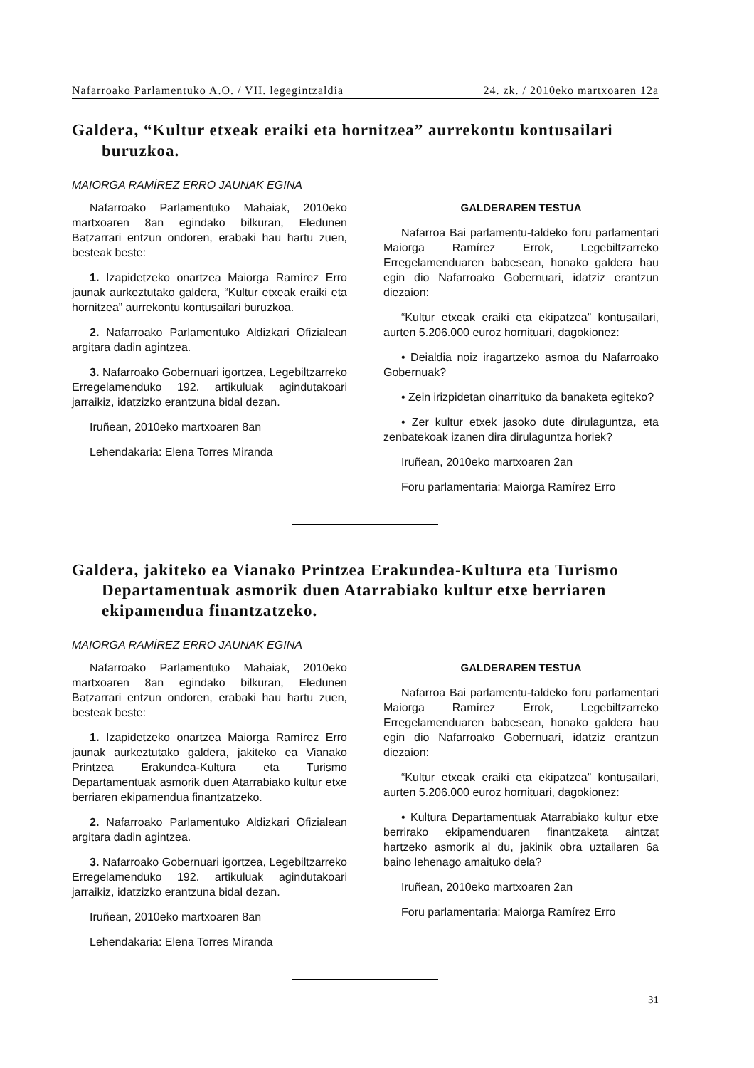Nafarroako Parlamentuko A.O. / VII. legegintzaldia 24. zk. / 2010eko martxoaren 12a
Galdera, “Kultur etxeak eraiki eta hornitzea” aurrekontu kontusailari buruzkoa.
MAIORGA RAMÍREZ ERRO JAUNAK EGINA
Nafarroako Parlamentuko Mahaiak, 2010eko martxoaren 8an egindako bilkuran, Eledunen Batzarrari entzun ondoren, erabaki hau hartu zuen, besteak beste:
1. Izapidetzeko onartzea Maiorga Ramírez Erro jaunak aurkeztutako galdera, “Kultur etxeak eraiki eta hornitzea” aurrekontu kontusailari buruzkoa.
2. Nafarroako Parlamentuko Aldizkari Ofizialean argitara dadin agintzea.
3. Nafarroako Gobernuari igortzea, Legebiltzarreko Erregelamenduko 192. artikuluak agindutakoari jarraikiz, idatzizko erantzuna bidal dezan.
Iruñean, 2010eko martxoaren 8an
Lehendakaria: Elena Torres Miranda
GALDERAREN TESTUA
Nafarroa Bai parlamentu-taldeko foru parlamentari Maiorga Ramírez Errok, Legebiltzarreko Erregelamenduaren babesean, honako galdera hau egin dio Nafarroako Gobernuari, idatziz erantzun diezaion:
“Kultur etxeak eraiki eta ekipatzea” kontusailari, aurten 5.206.000 euroz hornituari, dagokionez:
• Deialdia noiz iragartzeko asmoa du Nafarroako Gobernuak?
• Zein irizpidetan oinarrituko da banaketa egiteko?
• Zer kultur etxek jasoko dute dirulaguntza, eta zenbatekoak izanen dira dirulaguntza horiek?
Iruñean, 2010eko martxoaren 2an
Foru parlamentaria: Maiorga Ramírez Erro
Galdera, jakiteko ea Vianako Printzea Erakundea-Kultura eta Turismo Departamentuak asmorik duen Atarrabiako kultur etxe berriaren ekipamendua finantzatzeko.
MAIORGA RAMÍREZ ERRO JAUNAK EGINA
Nafarroako Parlamentuko Mahaiak, 2010eko martxoaren 8an egindako bilkuran, Eledunen Batzarrari entzun ondoren, erabaki hau hartu zuen, besteak beste:
1. Izapidetzeko onartzea Maiorga Ramírez Erro jaunak aurkeztutako galdera, jakiteko ea Vianako Printzea Erakundea-Kultura eta Turismo Departamentuak asmorik duen Atarrabiako kultur etxe berriaren ekipamendua finantzatzeko.
2. Nafarroako Parlamentuko Aldizkari Ofizialean argitara dadin agintzea.
3. Nafarroako Gobernuari igortzea, Legebiltzarreko Erregelamenduko 192. artikuluak agindutakoari jarraikiz, idatzizko erantzuna bidal dezan.
Iruñean, 2010eko martxoaren 8an
Lehendakaria: Elena Torres Miranda
GALDERAREN TESTUA
Nafarroa Bai parlamentu-taldeko foru parlamentari Maiorga Ramírez Errok, Legebiltzarreko Erregelamenduaren babesean, honako galdera hau egin dio Nafarroako Gobernuari, idatziz erantzun diezaion:
“Kultur etxeak eraiki eta ekipatzea” kontusailari, aurten 5.206.000 euroz hornituari, dagokionez:
• Kultura Departamentuak Atarrabiako kultur etxe berrirako ekipamenduaren finantzaketa aintzat hartzeko asmorik al du, jakinik obra uztailaren 6a baino lehenago amaituko dela?
Iruñean, 2010eko martxoaren 2an
Foru parlamentaria: Maiorga Ramírez Erro
31